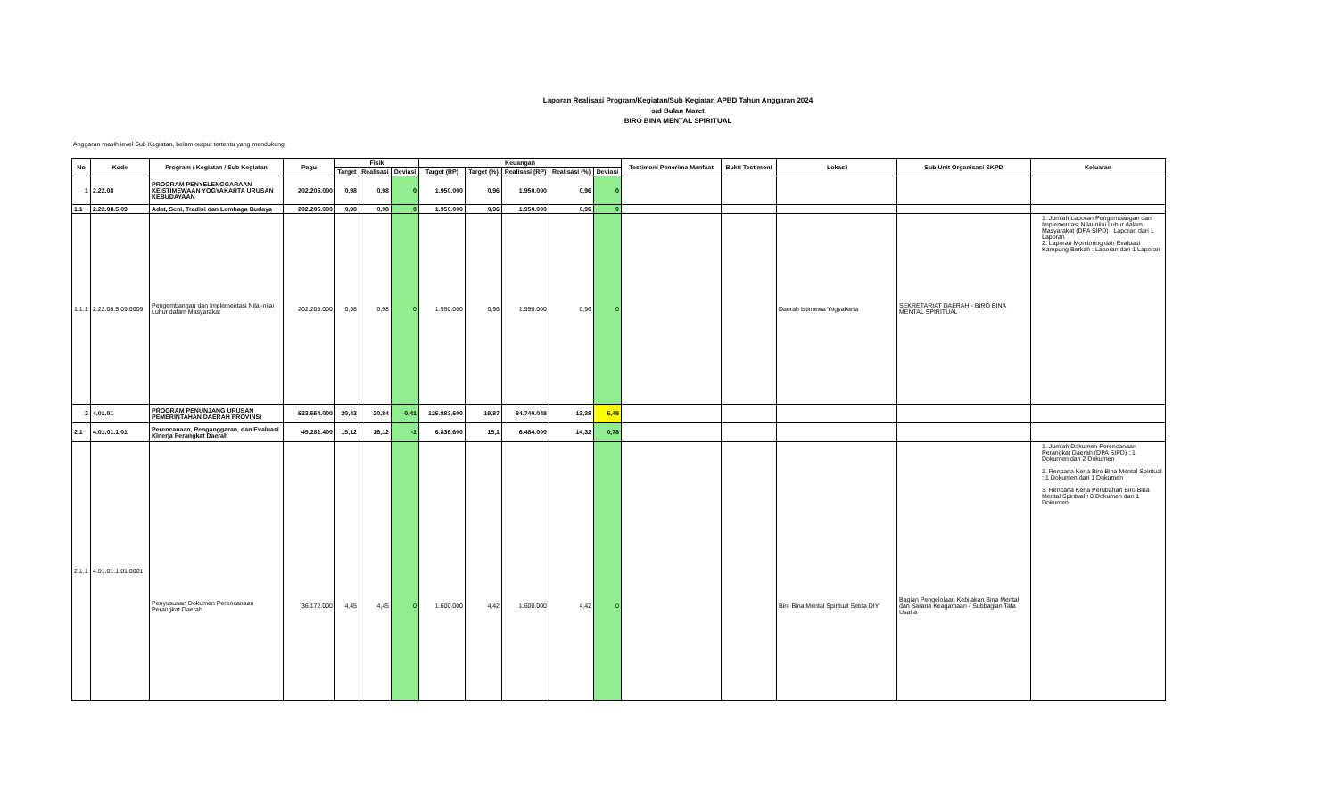Laporan Realisasi Program/Kegiatan/Sub Kegiatan APBD Tahun Anggaran 2024
s/d Bulan Maret
BIRO BINA MENTAL SPIRITUAL
Anggaran masih level Sub Kegiatan, belum output tertentu yang mendukung.
| No | Kode | Program / Kegiatan / Sub Kegiatan | Pagu | Fisik | | | Keuangan | | | | | Testimoni Penerima Manfaat | Bukti Testimoni | Lokasi | Sub Unit Organisasi SKPD | Keluaran |
| --- | --- | --- | --- | --- | --- | --- | --- | --- | --- | --- | --- | --- | --- | --- | --- | --- |
| | | | | Target | Realisasi | Deviasi | Target (RP) | Target (%) | Realisasi (RP) | Realisasi (%) | Deviasi | | | | | |
| 1 | 2.22.08 | PROGRAM PENYELENGGARAAN KEISTIMEWAAN YOGYAKARTA URUSAN KEBUDAYAAN | 202.205.000 | 0,98 | 0,98 | 0 | 1.950.000 | 0,96 | 1.950.000 | 0,96 | 0 | | | | | |
| 1.1 | 2.22.08.5.09 | Adat, Seni, Tradisi dan Lembaga Budaya | 202.205.000 | 0,98 | 0,98 | 0 | 1.950.000 | 0,96 | 1.950.000 | 0,96 | 0 | | | | | |
| 1.1.1 | 2.22.08.5.09.0009 | Pengembangan dan Implementasi Nilai-nilai Luhur dalam Masyarakat | 202.205.000 | 0,98 | 0,98 | 0 | 1.950.000 | 0,96 | 1.950.000 | 0,96 | 0 | | | Daerah Istimewa Yogyakarta | SEKRETARIAT DAERAH - BIRO BINA MENTAL SPIRITUAL | 1. Jumlah Laporan Pengembangan dan Implementasi Nilai-nilai Luhur dalam Masyarakat (DPA SIPD) : Laporan dari 1 Laporan 2. Laporan Monitoring dan Evaluasi Kampung Berkah : Laporan dari 1 Laporan |
| 2 | 4.01.01 | PROGRAM PENUNJANG URUSAN PEMERINTAHAN DAERAH PROVINSI | 633.554.000 | 20,43 | 20,84 | -0,41 | 125.883.600 | 19,87 | 84.740.048 | 13,38 | 6,49 | | | | | |
| 2.1 | 4.01.01.1.01 | Perencanaan, Penganggaran, dan Evaluasi Kinerja Perangkat Daerah | 45.282.400 | 15,12 | 16,12 | -1 | 6.836.600 | 15,1 | 6.484.000 | 14,32 | 0,78 | | | | | |
| 2.1.1 | 4.01.01.1.01.0001 | Penyusunan Dokumen Perencanaan Perangkat Daerah | 36.172.000 | 4,45 | 4,45 | 0 | 1.600.000 | 4,42 | 1.600.000 | 4,42 | 0 | | | Biro Bina Mental Spiritual Setda DIY | Bagian Pengelolaan Kebijakan Bina Mental dan Sarana Keagamaan - Subbagian Tata Usaha | 1. Jumlah Dokumen Perencanaan Perangkat Daerah (DPA SIPD) : 1 Dokumen dari 2 Dokumen 2. Rencana Kerja Biro Bina Mental Spiritual : 1 Dokumen dari 1 Dokumen 3. Rencana Kerja Perubahan Biro Bina Mental Spiritual : 0 Dokumen dari 1 Dokumen |